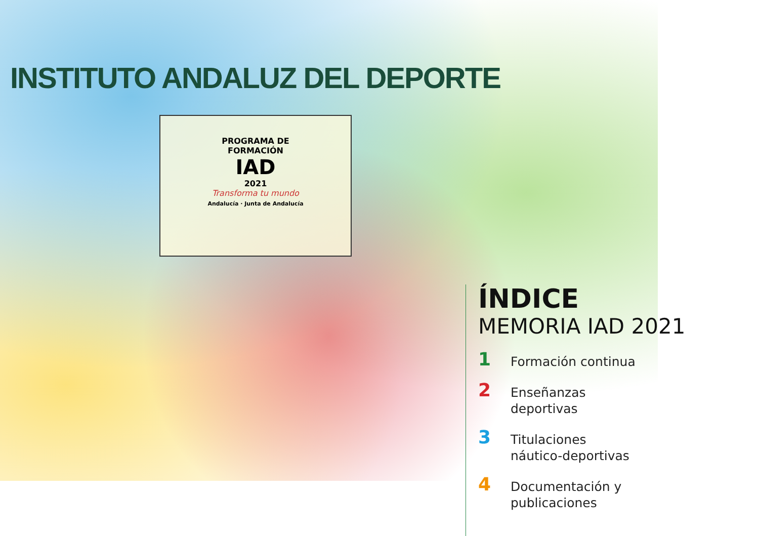INSTITUTO ANDALUZ DEL DEPORTE
PROGRAMA DE
FORMACIÓN
IAD
2021
Transforma tu mundo
Andalucía · Junta de Andalucía
ÍNDICE
MEMORIA IAD 2021
1
Formación continua
2
Enseñanzas
deportivas
3
Titulaciones
náutico-deportivas
4
Documentación y
publicaciones